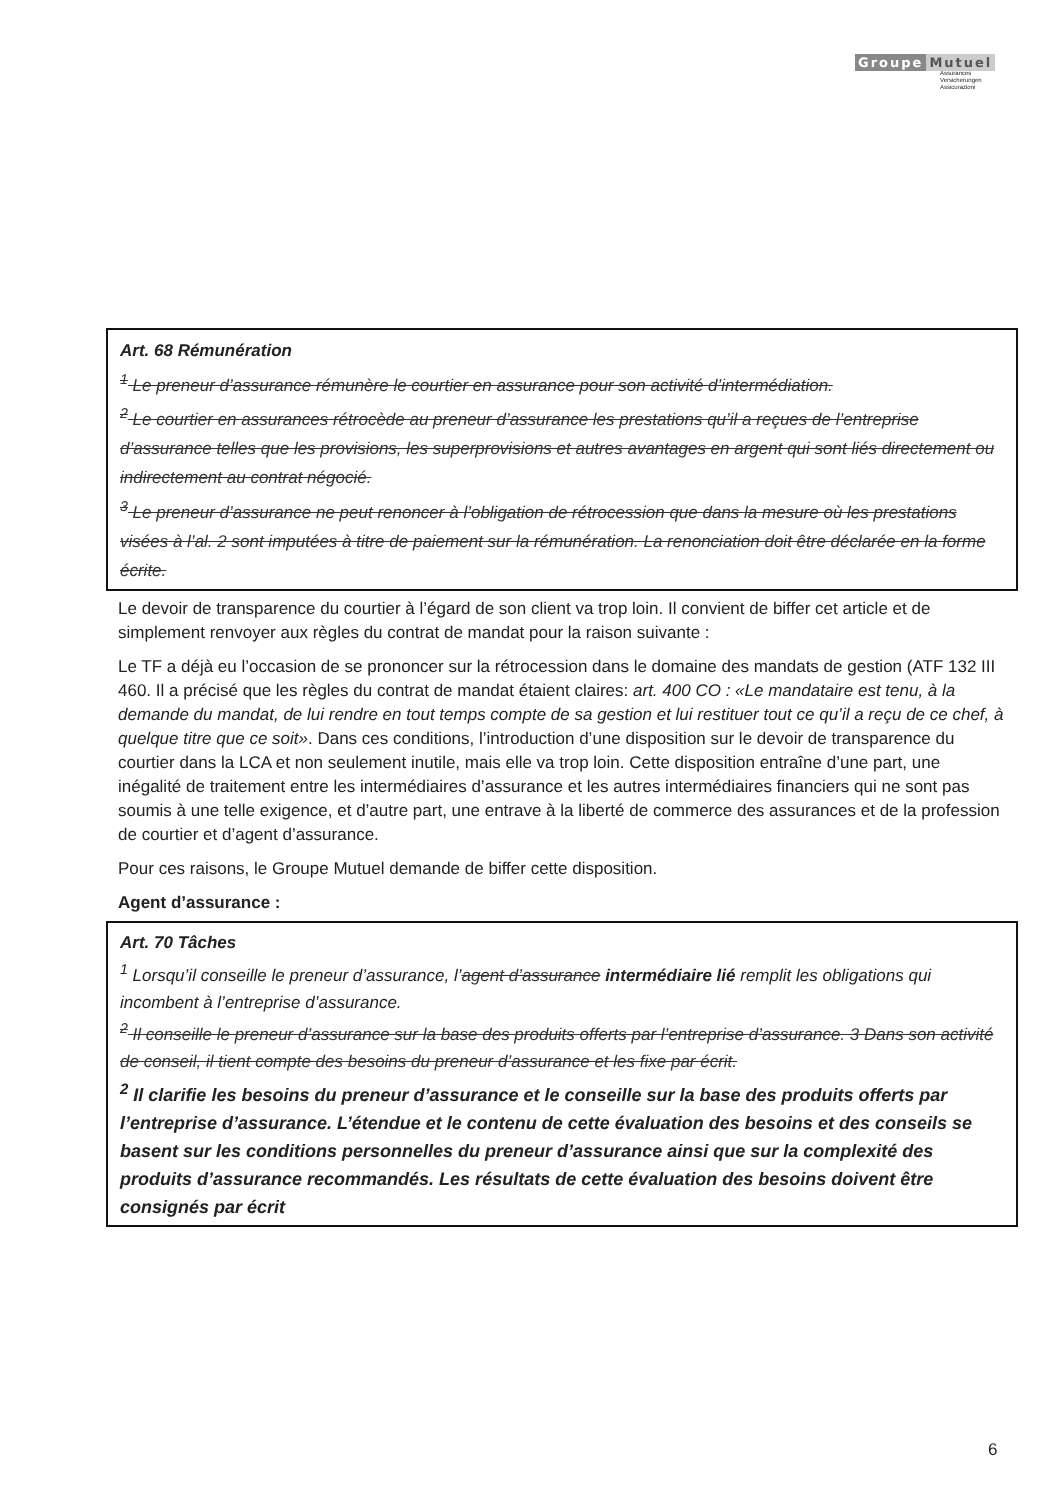Groupe Mutuel
Assurances
Versicherungen
Assicurazioni
Art. 68 Rémunération
<sup>1</sup> Le preneur d’assurance rémunère le courtier en assurance pour son activité d’intermédiation.
<sup>2</sup> Le courtier en assurances rétrocède au preneur d’assurance les prestations qu’il a reçues de l’entreprise d’assurance telles que les provisions, les superprovisions et autres avantages en argent qui sont liés directement ou indirectement au contrat négocié.
<sup>3</sup> Le preneur d’assurance ne peut renoncer à l’obligation de rétrocession que dans la mesure où les prestations visées à l’al. 2 sont imputées à titre de paiement sur la rémunération. La renonciation doit être déclarée en la forme écrite.
Le devoir de transparence du courtier à l’égard de son client va trop loin. Il convient de biffer cet article et de simplement renvoyer aux règles du contrat de mandat pour la raison suivante :
Le TF a déjà eu l’occasion de se prononcer sur la rétrocession dans le domaine des mandats de gestion (ATF 132 III 460. Il a précisé que les règles du contrat de mandat étaient claires: art. 400 CO : «Le mandataire est tenu, à la demande du mandat, de lui rendre en tout temps compte de sa gestion et lui restituer tout ce qu’il a reçu de ce chef, à quelque titre que ce soit». Dans ces conditions, l’introduction d’une disposition sur le devoir de transparence du courtier dans la LCA et non seulement inutile, mais elle va trop loin. Cette disposition entraîne d’une part, une inégalité de traitement entre les intermédiaires d’assurance et les autres intermédiaires financiers qui ne sont pas soumis à une telle exigence, et d’autre part, une entrave à la liberté de commerce des assurances et de la profession de courtier et d’agent d’assurance.
Pour ces raisons, le Groupe Mutuel demande de biffer cette disposition.
Agent d’assurance :
Art. 70 Tâches
<sup>1</sup> Lorsqu’il conseille le preneur d’assurance, l’agent d’assurance intermédiaire lié remplit les obligations qui incombent à l’entreprise d’assurance.
<sup>2</sup> Il conseille le preneur d’assurance sur la base des produits offerts par l’entreprise d’assurance. 3 Dans son activité de conseil, il tient compte des besoins du preneur d’assurance et les fixe par écrit.
<sup>2</sup> Il clarifie les besoins du preneur d’assurance et le conseille sur la base des produits offerts par l’entreprise d’assurance. L’étendue et le contenu de cette évaluation des besoins et des conseils se basent sur les conditions personnelles du preneur d’assurance ainsi que sur la complexité des produits d’assurance recommandés. Les résultats de cette évaluation des besoins doivent être consignés par écrit
6